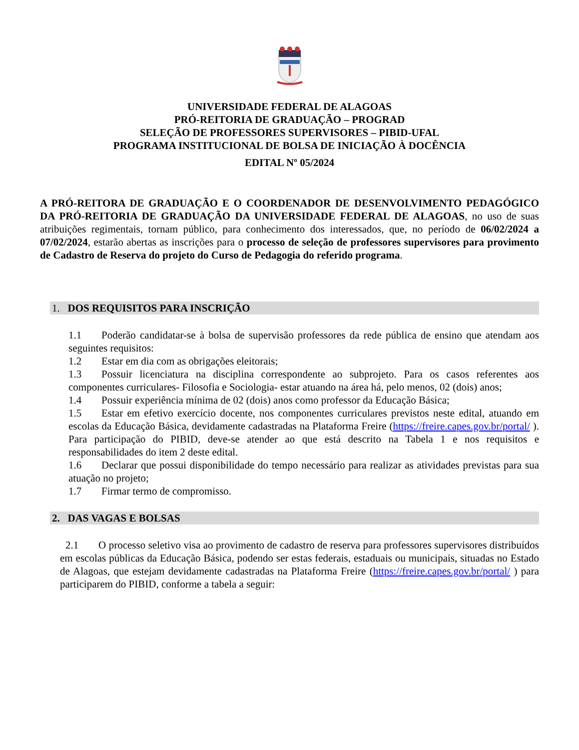UNIVERSIDADE FEDERAL DE ALAGOAS
PRÓ-REITORIA DE GRADUAÇÃO – PROGRAD
SELEÇÃO DE PROFESSORES SUPERVISORES – PIBID-UFAL
PROGRAMA INSTITUCIONAL DE BOLSA DE INICIAÇÃO À DOCÊNCIA
EDITAL Nº 05/2024
A PRÓ-REITORA DE GRADUAÇÃO E O COORDENADOR DE DESENVOLVIMENTO PEDAGÓGICO DA PRÓ-REITORIA DE GRADUAÇÃO DA UNIVERSIDADE FEDERAL DE ALAGOAS, no uso de suas atribuições regimentais, tornam público, para conhecimento dos interessados, que, no período de 06/02/2024 a 07/02/2024, estarão abertas as inscrições para o processo de seleção de professores supervisores para provimento de Cadastro de Reserva do projeto do Curso de Pedagogia do referido programa.
1. DOS REQUISITOS PARA INSCRIÇÃO
1.1 Poderão candidatar-se à bolsa de supervisão professores da rede pública de ensino que atendam aos seguintes requisitos:
1.2 Estar em dia com as obrigações eleitorais;
1.3 Possuir licenciatura na disciplina correspondente ao subprojeto. Para os casos referentes aos componentes curriculares- Filosofia e Sociologia- estar atuando na área há, pelo menos, 02 (dois) anos;
1.4 Possuir experiência mínima de 02 (dois) anos como professor da Educação Básica;
1.5 Estar em efetivo exercício docente, nos componentes curriculares previstos neste edital, atuando em escolas da Educação Básica, devidamente cadastradas na Plataforma Freire (https://freire.capes.gov.br/portal/ ). Para participação do PIBID, deve-se atender ao que está descrito na Tabela 1 e nos requisitos e responsabilidades do item 2 deste edital.
1.6 Declarar que possui disponibilidade do tempo necessário para realizar as atividades previstas para sua atuação no projeto;
1.7 Firmar termo de compromisso.
2. DAS VAGAS E BOLSAS
2.1 O processo seletivo visa ao provimento de cadastro de reserva para professores supervisores distribuídos em escolas públicas da Educação Básica, podendo ser estas federais, estaduais ou municipais, situadas no Estado de Alagoas, que estejam devidamente cadastradas na Plataforma Freire (https://freire.capes.gov.br/portal/ ) para participarem do PIBID, conforme a tabela a seguir: